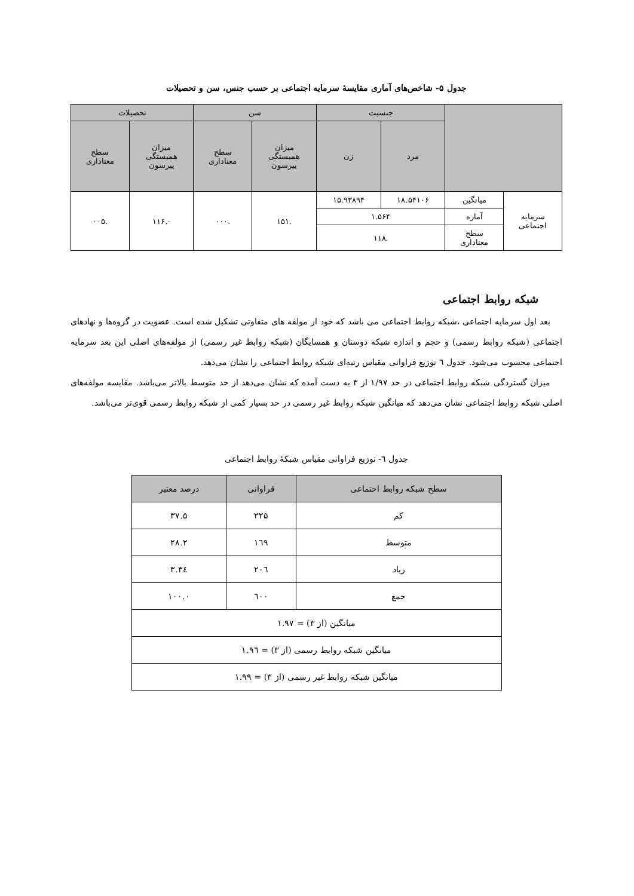جدول ۵- شاخص‌های آماری مقایسهٔ سرمایه اجتماعی بر حسب جنس، سن و تحصیلات
| | | جنسیت | | سن | | تحصیلات | |
| --- | --- | --- | --- | --- | --- | --- | --- |
| | | مرد | زن | میزان همبستگی پیرسون | سطح معناداری | میزان همبستگی پیرسون | سطح معناداری |
| سرمایه اجتماعی | میانگین | ۱۸.۵۴۱۰۶ | ۱۵.۹۳۸۹۴ | .۱۵۱ | .۰۰۰ | -.۱۱۶ | .۰۰۵ |
| | آماره | ۱.۵۶۴ | | | | | |
| | سطح معناداری | .۱۱۸ | | | | | |
شبکه روابط اجتماعی
بعد اول سرمایه اجتماعی ،شبکه روابط اجتماعی می باشد که خود از مولفه های متفاوتی تشکیل شده است. عضویت در گروه‌ها و نهادهای اجتماعی (شبکه روابط رسمی) و حجم و اندازه شبکه دوستان و همسایگان (شبکه روابط غیر رسمی) از مولفه‌های اصلی این بعد سرمایه اجتماعی محسوب می‌شود. جدول ٦ توزیع فراوانی مقیاس رتبه‌ای شبکه روابط اجتماعی را نشان می‌دهد.
میزان گستردگی شبکه روابط اجتماعی در حد ۱/۹۷ از ۳ به دست آمده که نشان می‌دهد از حد متوسط بالاتر می‌باشد. مقایسه مولفه‌های اصلی شبکه روابط اجتماعی نشان می‌دهد که میانگین شبکه روابط غیر رسمی در حد بسیار کمی از شبکه روابط رسمی قوی‌تر می‌باشد.
جدول ٦- توزیع فراوانی مقیاس شبکهٔ روابط اجتماعی
| سطح شبکه روابط احتماعی | فراوانی | درصد معتبر |
| --- | --- | --- |
| کم | ۲۲۵ | ۳۷.۵ |
| متوسط | ۱٦۹ | ۲۸.۲ |
| زیاد | ۲۰٦ | ۳٤.۳ |
| جمع | ٦۰۰ | ۱۰۰.۰ |
| میانگین (از ۳) = ۱.۹۷ | | |
| میانگین شبکه روابط رسمی (از ۳) = ۱.۹٦ | | |
| میانگین شبکه روابط غیر رسمی (از ۳) = ۱.۹۹ | | |